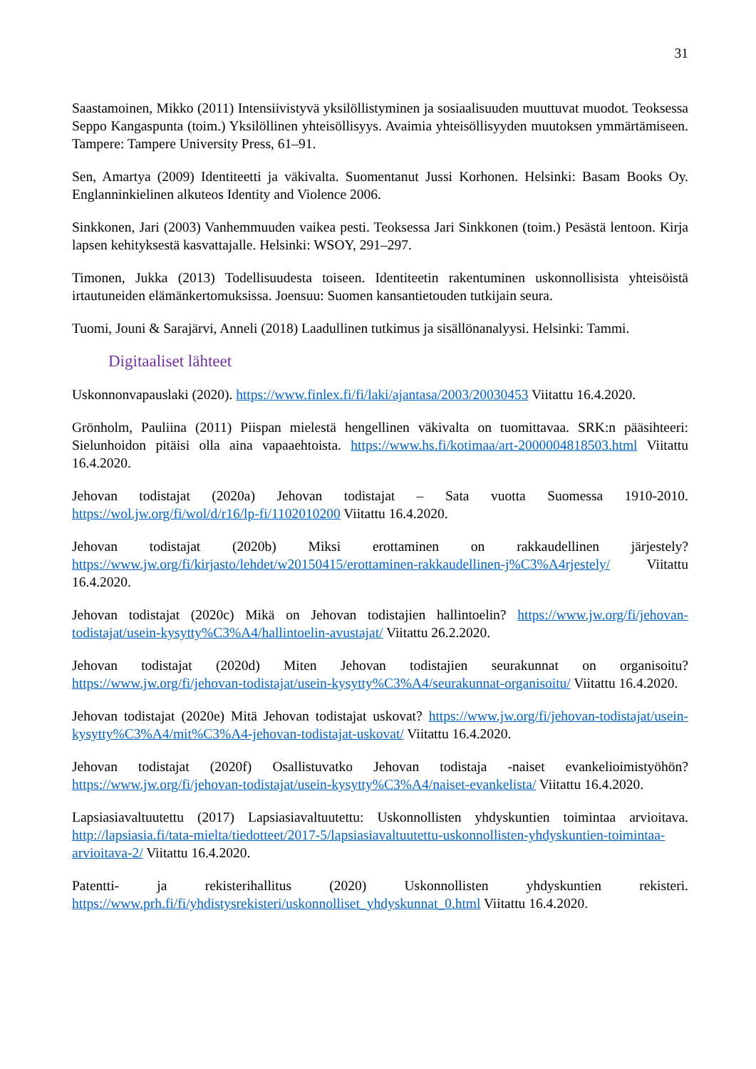31
Saastamoinen, Mikko (2011) Intensiivistyvä yksilöllistyminen ja sosiaalisuuden muuttuvat muodot. Teoksessa Seppo Kangaspunta (toim.) Yksilöllinen yhteisöllisyys. Avaimia yhteisöllisyyden muutoksen ymmärtämiseen. Tampere: Tampere University Press, 61–91.
Sen, Amartya (2009) Identiteetti ja väkivalta. Suomentanut Jussi Korhonen. Helsinki: Basam Books Oy. Englanninkielinen alkuteos Identity and Violence 2006.
Sinkkonen, Jari (2003) Vanhemmuuden vaikea pesti. Teoksessa Jari Sinkkonen (toim.) Pesästä lentoon. Kirja lapsen kehityksestä kasvattajalle. Helsinki: WSOY, 291–297.
Timonen, Jukka (2013) Todellisuudesta toiseen. Identiteetin rakentuminen uskonnollisista yhteisöistä irtautuneiden elämänkertomuksissa. Joensuu: Suomen kansantietouden tutkijain seura.
Tuomi, Jouni & Sarajärvi, Anneli (2018) Laadullinen tutkimus ja sisällönanalyysi. Helsinki: Tammi.
Digitaaliset lähteet
Uskonnonvapauslaki (2020). https://www.finlex.fi/fi/laki/ajantasa/2003/20030453 Viitattu 16.4.2020.
Grönholm, Pauliina (2011) Piispan mielestä hengellinen väkivalta on tuomittavaa. SRK:n pääsihteeri: Sielunhoidon pitäisi olla aina vapaaehtoista. https://www.hs.fi/kotimaa/art-2000004818503.html Viitattu 16.4.2020.
Jehovan todistajat (2020a) Jehovan todistajat – Sata vuotta Suomessa 1910-2010. https://wol.jw.org/fi/wol/d/r16/lp-fi/1102010200 Viitattu 16.4.2020.
Jehovan todistajat (2020b) Miksi erottaminen on rakkaudellinen järjestely? https://www.jw.org/fi/kirjasto/lehdet/w20150415/erottaminen-rakkaudellinen-j%C3%A4rjestely/ Viitattu 16.4.2020.
Jehovan todistajat (2020c) Mikä on Jehovan todistajien hallintoelin? https://www.jw.org/fi/jehovan-todistajat/usein-kysytty%C3%A4/hallintoelin-avustajat/ Viitattu 26.2.2020.
Jehovan todistajat (2020d) Miten Jehovan todistajien seurakunnat on organisoitu? https://www.jw.org/fi/jehovan-todistajat/usein-kysytty%C3%A4/seurakunnat-organisoitu/ Viitattu 16.4.2020.
Jehovan todistajat (2020e) Mitä Jehovan todistajat uskovat? https://www.jw.org/fi/jehovan-todistajat/usein-kysytty%C3%A4/mit%C3%A4-jehovan-todistajat-uskovat/ Viitattu 16.4.2020.
Jehovan todistajat (2020f) Osallistuvatko Jehovan todistaja -naiset evankelioimistyöhön? https://www.jw.org/fi/jehovan-todistajat/usein-kysytty%C3%A4/naiset-evankelista/ Viitattu 16.4.2020.
Lapsiasiavaltuutettu (2017) Lapsiasiavaltuutettu: Uskonnollisten yhdyskuntien toimintaa arvioitava. http://lapsiasia.fi/tata-mielta/tiedotteet/2017-5/lapsiasiavaltuutettu-uskonnollisten-yhdyskuntien-toimintaa-arvioitava-2/ Viitattu 16.4.2020.
Patentti- ja rekisterihallitus (2020) Uskonnollisten yhdyskuntien rekisteri. https://www.prh.fi/fi/yhdistysrekisteri/uskonnolliset_yhdyskunnat_0.html Viitattu 16.4.2020.